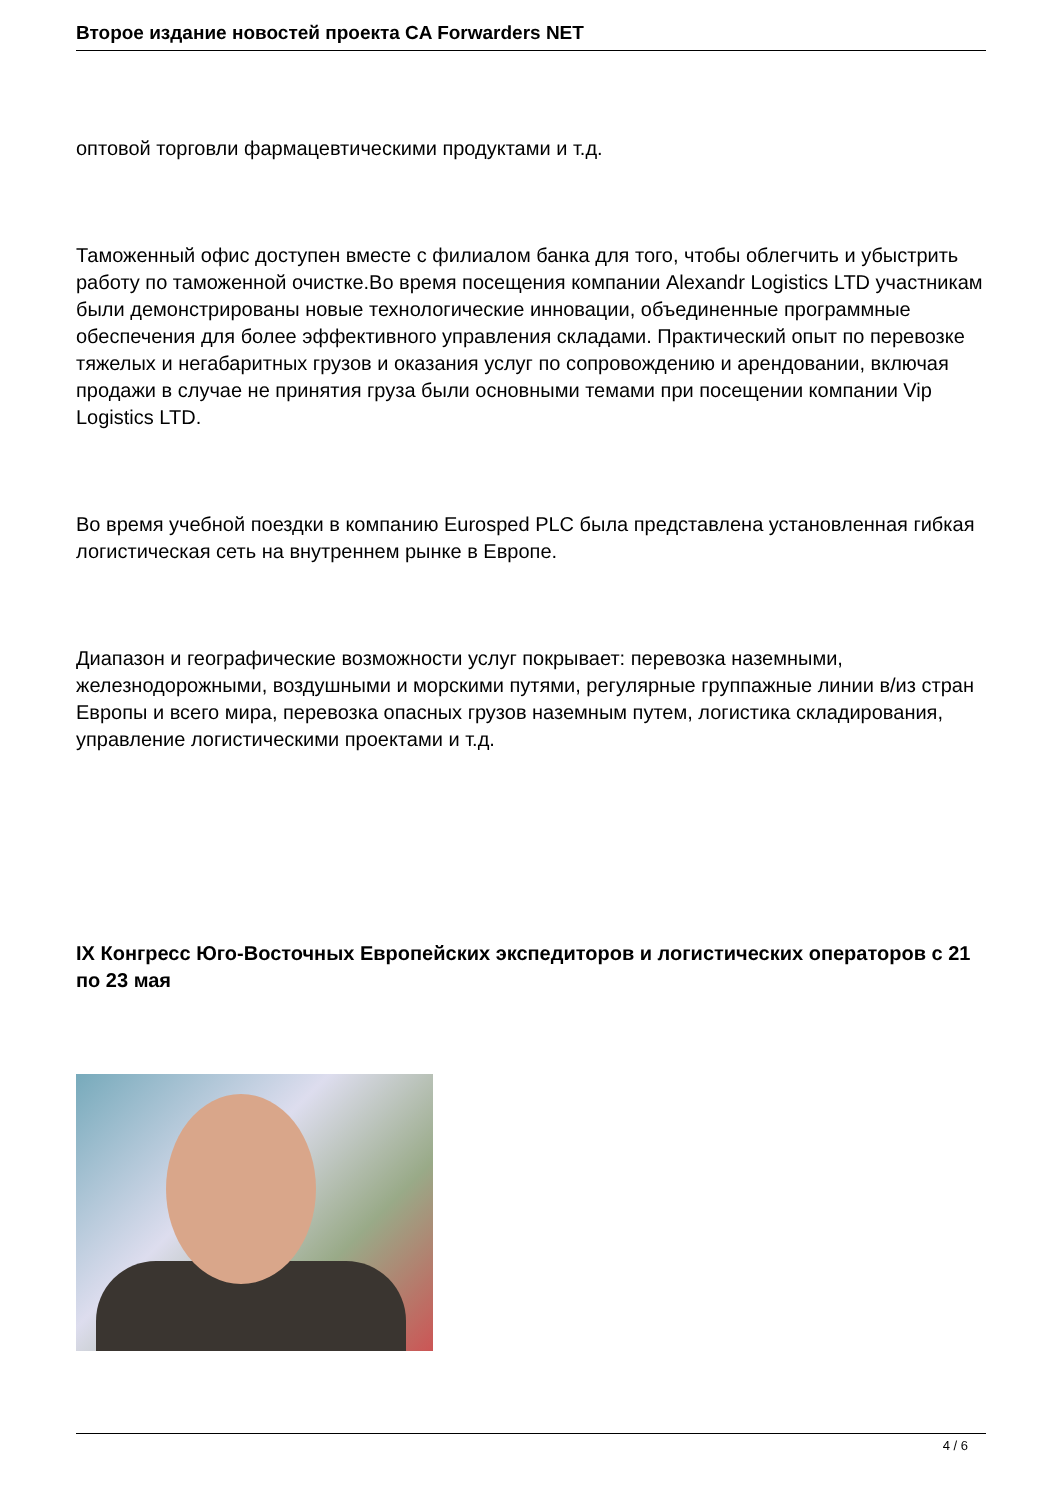Второе издание новостей проекта CA Forwarders NET
оптовой торговли фармацевтическими продуктами и т.д.
Таможенный офис доступен вместе с филиалом банка для того, чтобы облегчить и убыстрить работу по таможенной очистке.Во время посещения компании Alexandr Logistics LTD участникам были демонстрированы новые технологические инновации, объединенные программные обеспечения для более эффективного управления складами. Практический опыт по перевозке тяжелых и негабаритных грузов и оказания услуг по сопровождению и арендовании, включая продажи в случае не принятия груза были основными темами при посещении компании Vip Logistics LTD.
Во время учебной поездки в компанию Eurosped PLC была представлена установленная гибкая логистическая сеть на внутреннем рынке в Европе.
Диапазон и географические возможности услуг покрывает: перевозка наземными, железнодорожными, воздушными и морскими путями, регулярные группажные линии в/из стран Европы и всего мира, перевозка опасных грузов наземным путем, логистика складирования, управление логистическими проектами и т.д.
IX Конгресс Юго-Восточных Европейских экспедиторов и логистических операторов с 21 по 23 мая
4 / 6